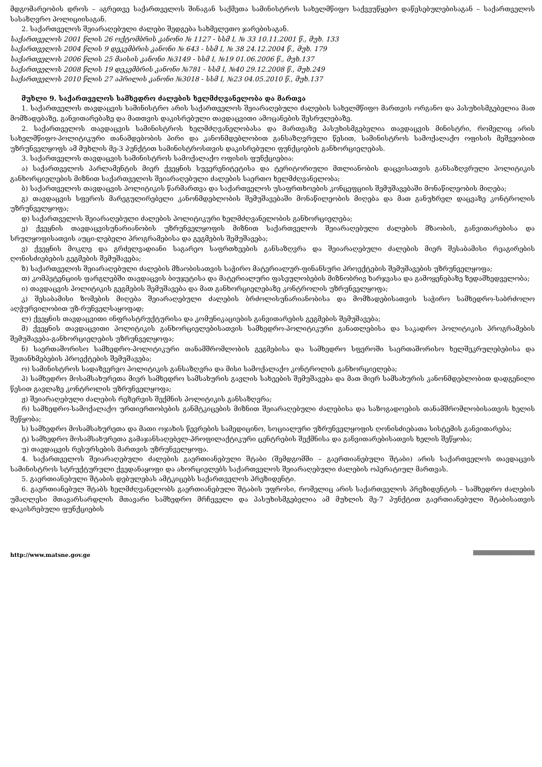მდგომარეობის დროს – აგრეთვე საქართველოს შინაგან საქმეთა სამინისტროს სახელმწიფო საქვეუწყებო დაწესებულებისაგან – საქართველოს სასაზღვრო პოლიციისაგან.
2. საქართველოს შეიარაღებული ძალები შედგება სახმელეთო ჯარებისაგან.
საქართველოს 2001 წლის 26 ოქტომბრის კანონი № 1127 - სსმ I, № 33 10.11.2001 წ., მუხ. 133
საქართველოს 2004 წლის 9 დეკემბრის კანონი № 643 - სსმ I, № 38 24.12.2004 წ., მუხ. 179
საქართველოს 2006 წლის 25 მაისის კანონი №3149 - სსმ I, №19 01.06.2006 წ., მუხ.137
საქართველოს 2008 წლის 19 დეკემბრის კანონი №781 - სსმ I, №40 29.12.2008 წ., მუხ.249
საქართველოს 2010 წლის 27 აპრილის კანონი №3018 - სსმ I, №23 04.05.2010 წ., მუხ.137
მუხლი 9. საქართველოს სამხედრო ძალების ხელმძღვანელობა და მართვა
1. საქართველოს თავდაცვის სამინისტრო არის საქართველოს შეიარაღებული ძალების სახელმწიფო მართვის ორგანო და პასუხისმგებელია მათ მომზადებაზე, განვითარებაზე და მათთვის დაკისრებული თავდაცვითი ამოცანების შესრულებაზე.
2. საქართველოს თავდაცვის სამინისტროს ხელმძღვანელობასა და მართვაზე პასუხისმგებელია თავდაცვის მინისტრი, რომელიც არის სახელმწიფო-პოლიტიკური თანამდებობის პირი და კანონმდებლობით განსაზღვრული წესით, სამინისტროს სამოქალაქო ოფისის მეშვეობით უზრუნველყოფს ამ მუხლის მე-3 პუნქტით სამინისტროსთვის დაკისრებული ფუნქციების განხორციელებას.
3. საქართველოს თავდაცვის სამინისტროს სამოქალაქო ოფისის ფუნქციებია:
ა) საქართველოს პარლამენტის მიერ ქვეყნის სუვერენიტეტისა და ტერიტორიული მთლიანობის დაცვისათვის განსაზღვრული პოლიტიკის განხორციელების მიზნით საქართველოს შეიარაღებული ძალების საერთო ხელმძღვანელობა;
ბ) საქართველოს თავდაცვის პოლიტიკის წარმართვა და საქართველოს უსაფრთხოების კონცეფციის შემუშავებაში მონაწილეობის მიღება;
გ) თავდაცვის სფეროს მარეგულირებელი კანონმდებლობის შემუშავებაში მონაწილეობის მიღება და მათ განუხრელ დაცვაზე კონტროლის უზრუნველყოფა;
დ) საქართველოს შეიარაღებული ძალების პოლიტიკური ხელმძღვანელობის განხორციელება;
ე) ქვეყნის თავდაცვისუნარიანობის უზრუნველყოფის მიზნით საქართველოს შეიარაღებული ძალების მზაობის, განვითარებისა და სრულყოფისათვის აუცი-ლებელი პროგრამებისა და გეგმების შემუშავება;
ვ) ქვეყნის მოკლე და გრძელვადიანი საგარეო საფრთხეების განსაზღვრა და შეიარაღებული ძალების მიერ შესაბამისი რეაგირების ღონისძიებების გეგმების შემუშავება;
ზ) საქართველოს შეიარაღებული ძალების მზაობისათვის საჭირო მატერიალურ-ფინანსური პროექტების შემუშავების უზრუნველყოფა;
თ) კომპეტენციის ფარგლებში თავდაცვის ბიუჯეტისა და მატერიალური ფასეულობების მიზნობრივ ხარჯვასა და გამოყენებაზე ზედამხედველობა;
ი) თავდაცვის პოლიტიკის გეგმების შემუშავება და მათ განხორციელებაზე კონტროლის უზრუნველყოფა;
კ) შესაბამისი ზომების მიღება შეიარაღებული ძალების ბრძოლისუნარიანობისა და მომზადებისათვის საჭირო სამხედრო-საბრძოლო აღჭურვილობით უზ-რუნველსაყოფად;
ლ) ქვეყნის თავდაცვითი ინფრასტრუქტურისა და კომუნიკაციების განვითარების გეგმების შემუშავება;
მ) ქვეყნის თავდაცვითი პოლიტიკის განხორციელებისათვის სამხედრო-პოლიტიკური განათლებისა და საკადრო პოლიტიკის პროგრამების შემუშავება-განხორციელების უზრუნველყოფა;
ნ) საერთაშორისო სამხედრო-პოლიტიკური თანამშრომლობის გეგმებისა და სამხედრო სფეროში საერთაშორისო ხელშეკრულებებისა და შეთანხმებების პროექტების შემუშავება;
ო) სამინისტროს სადაზვერვო პოლიტიკის განსაზღვრა და მისი სამოქალაქო კონტროლის განხორციელება;
პ) სამხედრო მოსამსახურეთა მიერ სამხედრო სამსახურის გავლის სახეების შემუშავება და მათ მიერ სამსახურის კანონმდებლობით დადგენილი წესით გავლაზე კონტროლის უზრუნველყოფა;
ჟ) შეიარაღებული ძალების რეზერვის შექმნის პოლიტიკის განსაზღვრა;
რ) სამხედრო-სამოქალაქო ურთიერთობების განმტკიცების მიზნით შეიარაღებული ძალებისა და საზოგადოების თანამშრომლობისათვის ხელის შეწყობა;
ს) სამხედრო მოსამსახურეთა და მათი ოჯახის წევრების სამედიცინო, სოციალური უზრუნველყოფის ღონისძიებათა სისტემის განვითარება;
ტ) სამხედრო მოსამსახურეთა გამაჯანსაღებელ-პროფილაქტიკური ცენტრების შექმნისა და განვითარებისათვის ხელის შეწყობა;
უ) თავდაცვის რესურსების მართვის უზრუნველყოფა.
4. საქართველოს შეიარაღებული ძალების გაერთიანებული შტაბი (შემდგომში – გაერთიანებული შტაბი) არის საქართველოს თავდაცვის სამინისტროს სტრუქტურული ქვედანაყოფი და ახორციელებს საქართველოს შეიარაღებული ძალების ოპერატიულ მართვას.
5. გაერთიანებული შტაბის დებულებას ამტკიცებს საქართველოს პრეზიდენტი.
6. გაერთიანებულ შტაბს ხელმძღვანელობს გაერთიანებული შტაბის უფროსი, რომელიც არის საქართველოს პრეზიდენტის – სამხედრო ძალების უმაღლესი მთავარსარდლის მთავარი სამხედრო მრჩეველი და პასუხისმგებელია ამ მუხლის მე-7 პუნქტით გაერთიანებული შტაბისათვის დაკისრებული ფუნქციების
http://www.matsne.gov.ge